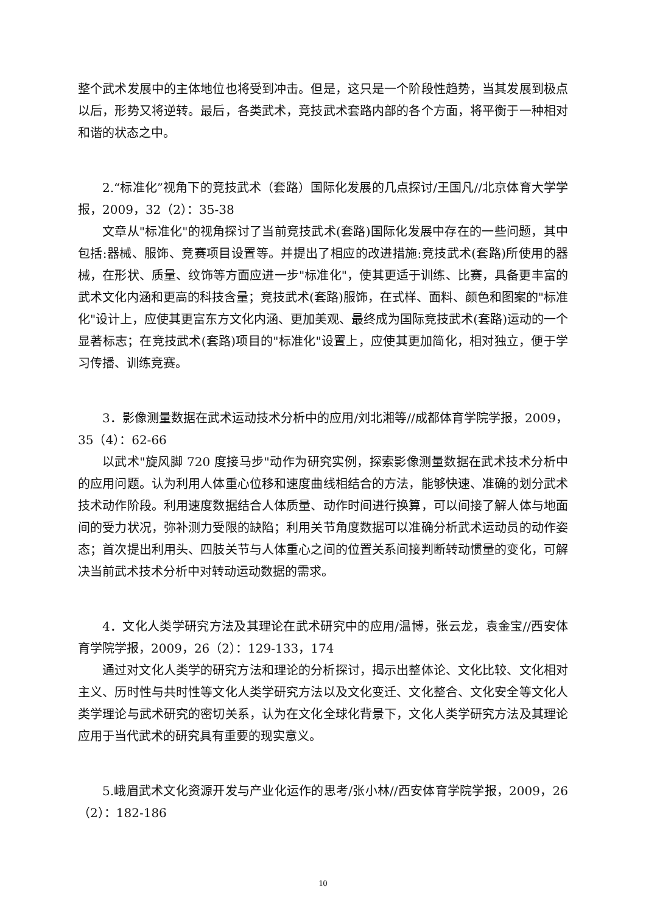整个武术发展中的主体地位也将受到冲击。但是，这只是一个阶段性趋势，当其发展到极点以后，形势又将逆转。最后，各类武术，竞技武术套路内部的各个方面，将平衡于一种相对和谐的状态之中。
2.“标准化”视角下的竞技武术（套路）国际化发展的几点探讨/王国凡//北京体育大学学报，2009，32（2）：35-38
文章从"标准化"的视角探讨了当前竞技武术(套路)国际化发展中存在的一些问题，其中包括:器械、服饰、竞赛项目设置等。并提出了相应的改进措施:竞技武术(套路)所使用的器械，在形状、质量、纹饰等方面应进一步"标准化"，使其更适于训练、比赛，具备更丰富的武术文化内涵和更高的科技含量；竞技武术(套路)服饰，在式样、面料、颜色和图案的"标准化"设计上，应使其更富东方文化内涵、更加美观、最终成为国际竞技武术(套路)运动的一个显著标志；在竞技武术(套路)项目的"标准化"设置上，应使其更加简化，相对独立，便于学习传播、训练竞赛。
3．影像测量数据在武术运动技术分析中的应用/刘北湘等//成都体育学院学报，2009，35（4）：62-66
以武术"旋风脚 720 度接马步"动作为研究实例，探索影像测量数据在武术技术分析中的应用问题。认为利用人体重心位移和速度曲线相结合的方法，能够快速、准确的划分武术技术动作阶段。利用速度数据结合人体质量、动作时间进行换算，可以间接了解人体与地面间的受力状况，弥补测力受限的缺陷；利用关节角度数据可以准确分析武术运动员的动作姿态；首次提出利用头、四肢关节与人体重心之间的位置关系间接判断转动惯量的变化，可解决当前武术技术分析中对转动运动数据的需求。
4．文化人类学研究方法及其理论在武术研究中的应用/温博，张云龙，袁金宝//西安体育学院学报，2009，26（2）：129-133，174
通过对文化人类学的研究方法和理论的分析探讨，揭示出整体论、文化比较、文化相对主义、历时性与共时性等文化人类学研究方法以及文化变迁、文化整合、文化安全等文化人类学理论与武术研究的密切关系，认为在文化全球化背景下，文化人类学研究方法及其理论应用于当代武术的研究具有重要的现实意义。
5.峨眉武术文化资源开发与产业化运作的思考/张小林//西安体育学院学报，2009，26（2）：182-186
10